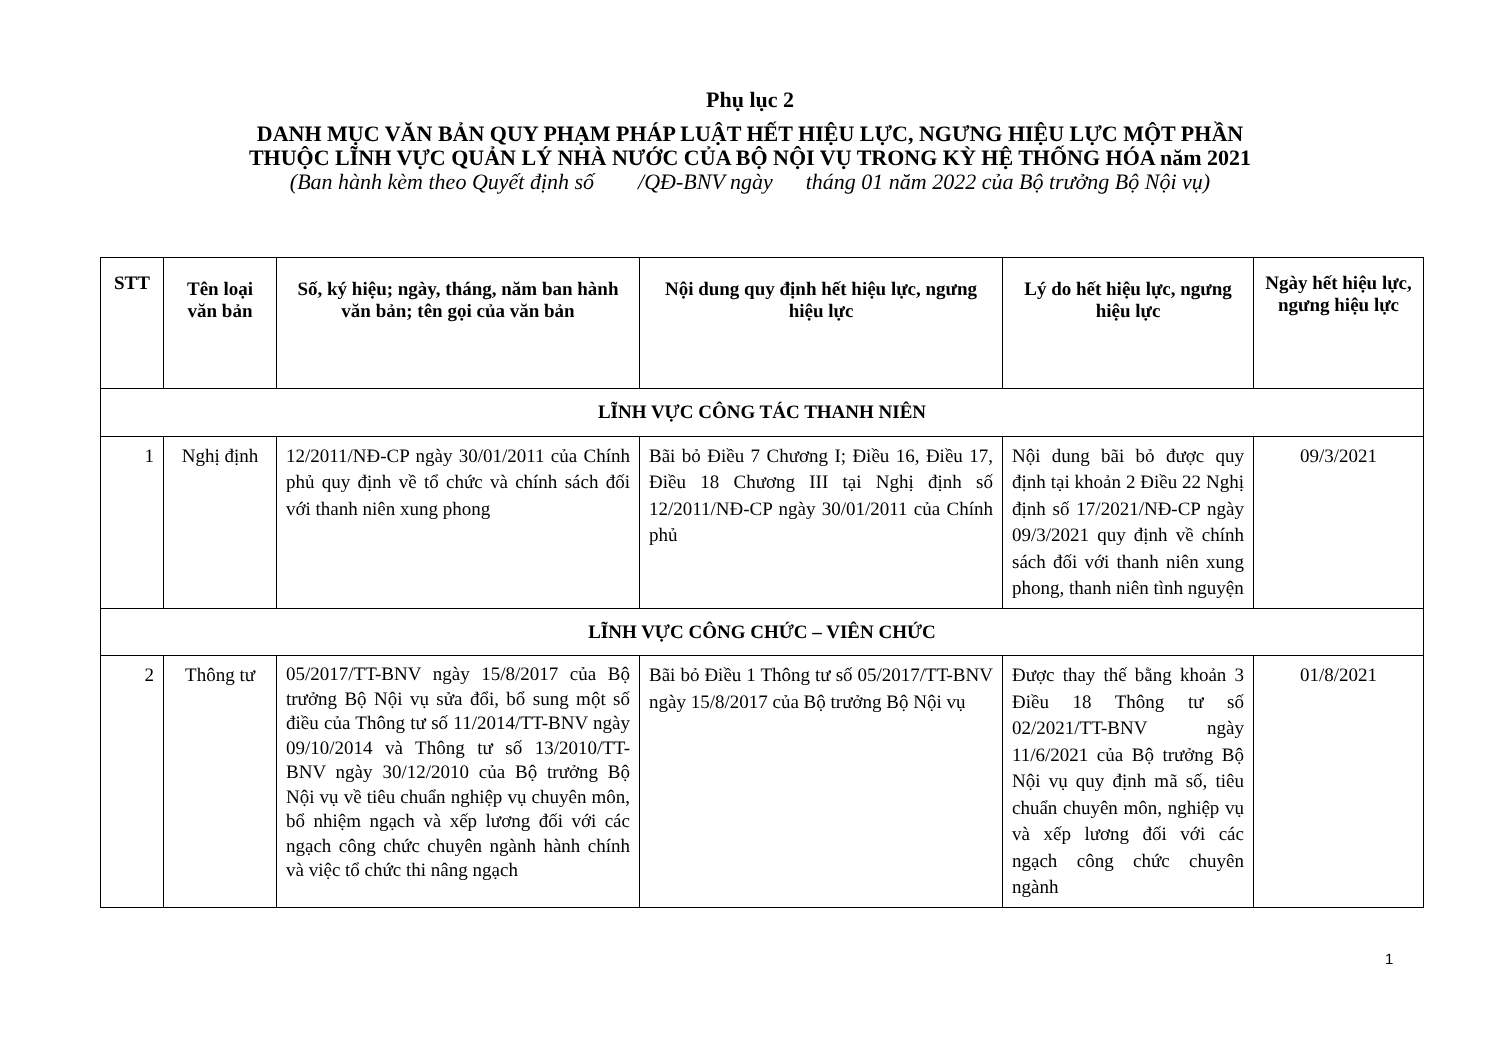Phụ lục 2
DANH MỤC VĂN BẢN QUY PHẠM PHÁP LUẬT HẾT HIỆU LỰC, NGƯNG HIỆU LỰC MỘT PHẦN
THUỘC LĨNH VỰC QUẢN LÝ NHÀ NƯỚC CỦA BỘ NỘI VỤ TRONG KỲ HỆ THỐNG HÓA năm 2021
(Ban hành kèm theo Quyết định số /QĐ-BNV ngày tháng 01 năm 2022 của Bộ trưởng Bộ Nội vụ)
| STT | Tên loại văn bản | Số, ký hiệu; ngày, tháng, năm ban hành văn bản; tên gọi của văn bản | Nội dung quy định hết hiệu lực, ngưng hiệu lực | Lý do hết hiệu lực, ngưng hiệu lực | Ngày hết hiệu lực, ngưng hiệu lực |
| --- | --- | --- | --- | --- | --- |
| LĨNH VỰC CÔNG TÁC THANH NIÊN | | | | | |
| 1 | Nghị định | 12/2011/NĐ-CP ngày 30/01/2011 của Chính phủ quy định về tổ chức và chính sách đối với thanh niên xung phong | Bãi bỏ Điều 7 Chương I; Điều 16, Điều 17, Điều 18 Chương III tại Nghị định số 12/2011/NĐ-CP ngày 30/01/2011 của Chính phủ | Nội dung bãi bỏ được quy định tại khoản 2 Điều 22 Nghị định số 17/2021/NĐ-CP ngày 09/3/2021 quy định về chính sách đối với thanh niên xung phong, thanh niên tình nguyện | 09/3/2021 |
| LĨNH VỰC CÔNG CHỨC – VIÊN CHỨC | | | | | |
| 2 | Thông tư | 05/2017/TT-BNV ngày 15/8/2017 của Bộ trưởng Bộ Nội vụ sửa đổi, bổ sung một số điều của Thông tư số 11/2014/TT-BNV ngày 09/10/2014 và Thông tư số 13/2010/TT-BNV ngày 30/12/2010 của Bộ trưởng Bộ Nội vụ về tiêu chuẩn nghiệp vụ chuyên môn, bổ nhiệm ngạch và xếp lương đối với các ngạch công chức chuyên ngành hành chính và việc tổ chức thi nâng ngạch | Bãi bỏ Điều 1 Thông tư số 05/2017/TT-BNV ngày 15/8/2017 của Bộ trưởng Bộ Nội vụ | Được thay thế bằng khoản 3 Điều 18 Thông tư số 02/2021/TT-BNV ngày 11/6/2021 của Bộ trưởng Bộ Nội vụ quy định mã số, tiêu chuẩn chuyên môn, nghiệp vụ và xếp lương đối với các ngạch công chức chuyên ngành | 01/8/2021 |
1